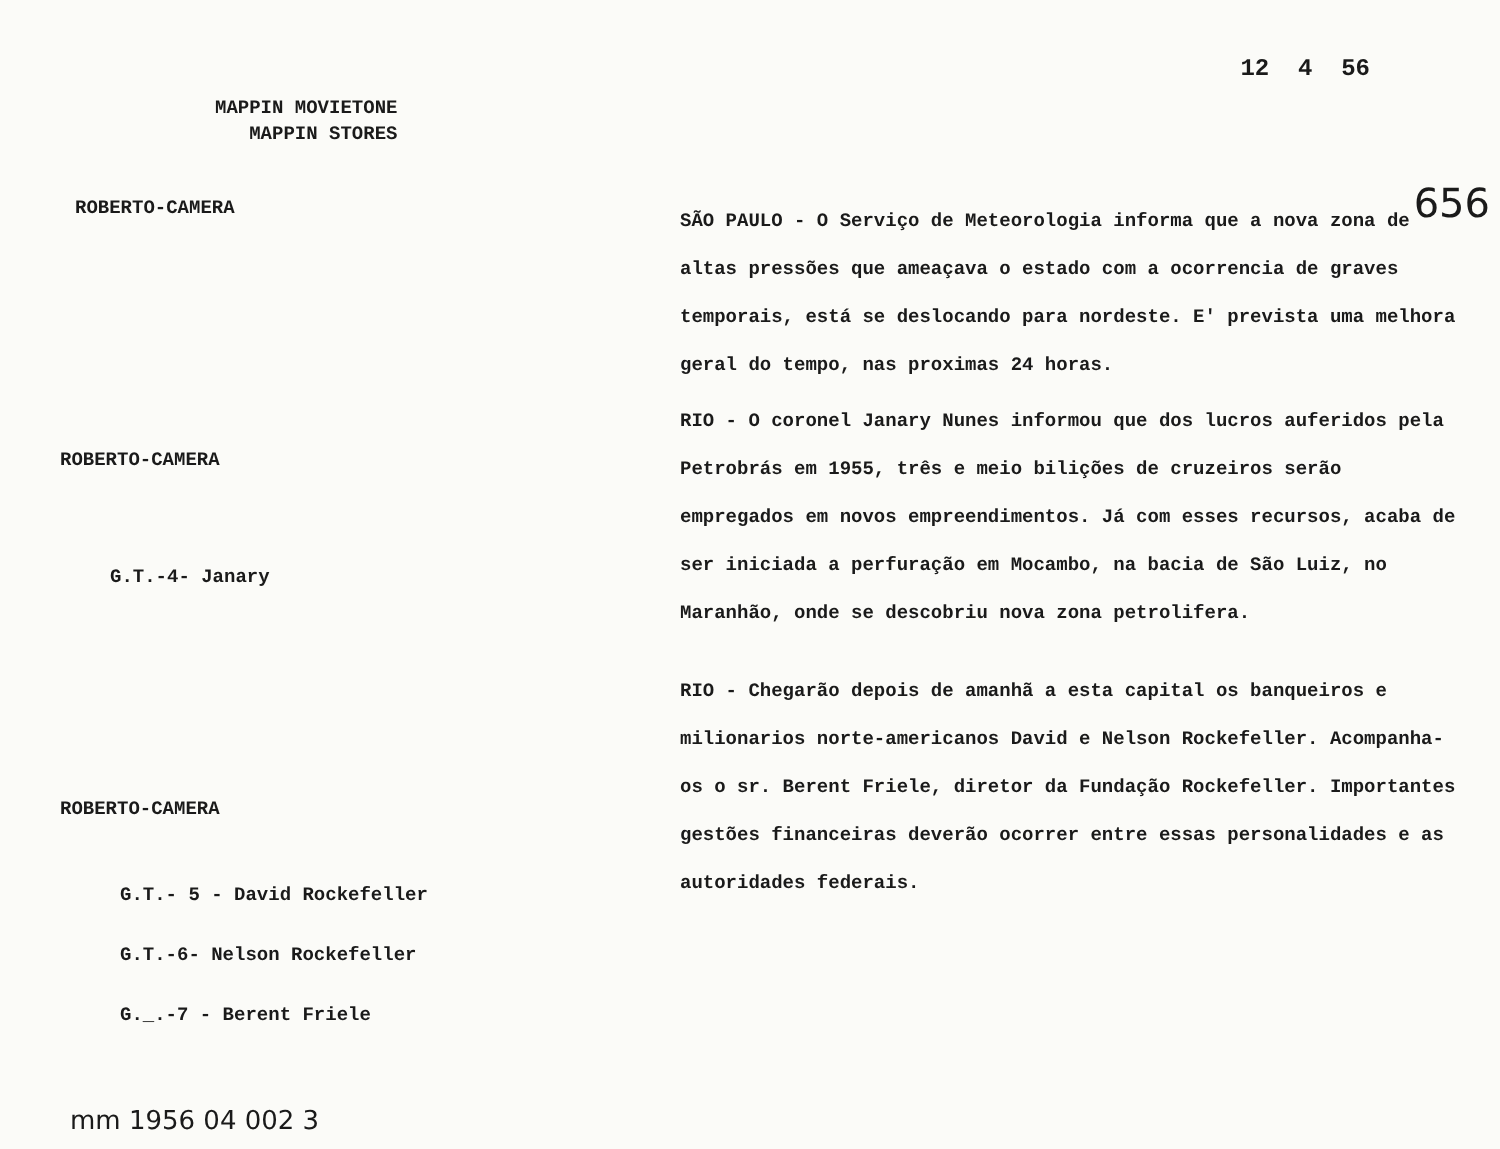MAPPIN MOVIETONE
MAPPIN STORES
12 4 56
656
ROBERTO-CAMERA
ROBERTO-CAMERA
G.T.-4- Janary
ROBERTO-CAMERA
G.T.- 5 - David Rockefeller
G.T.-6- Nelson Rockefeller
G._.-7 - Berent Friele
mm 1956 04 002 3
SÃO PAULO - O Serviço de Meteorologia informa que a nova zona de altas pressões que ameaçava o estado com a ocorrencia de graves temporais, está se deslocando para nordeste. E' prevista uma melhora geral do tempo, nas proximas 24 horas.
RIO - O coronel Janary Nunes informou que dos lucros auferidos pela Petrobrás em 1955, três e meio bilições de cruzeiros serão empregados em novos empreendimentos. Já com esses recursos, acaba de ser iniciada a perfuração em Mocambo, na bacia de São Luiz, no Maranhão, onde se descobriu nova zona petrolifera.
RIO - Chegarão depois de amanhã a esta capital os banqueiros e milionarios norte-americanos David e Nelson Rockefeller. Acompanha-os o sr. Berent Friele, diretor da Fundação Rockefeller. Importantes gestões financeiras deverão ocorrer entre essas personalidades e as autoridades federais.